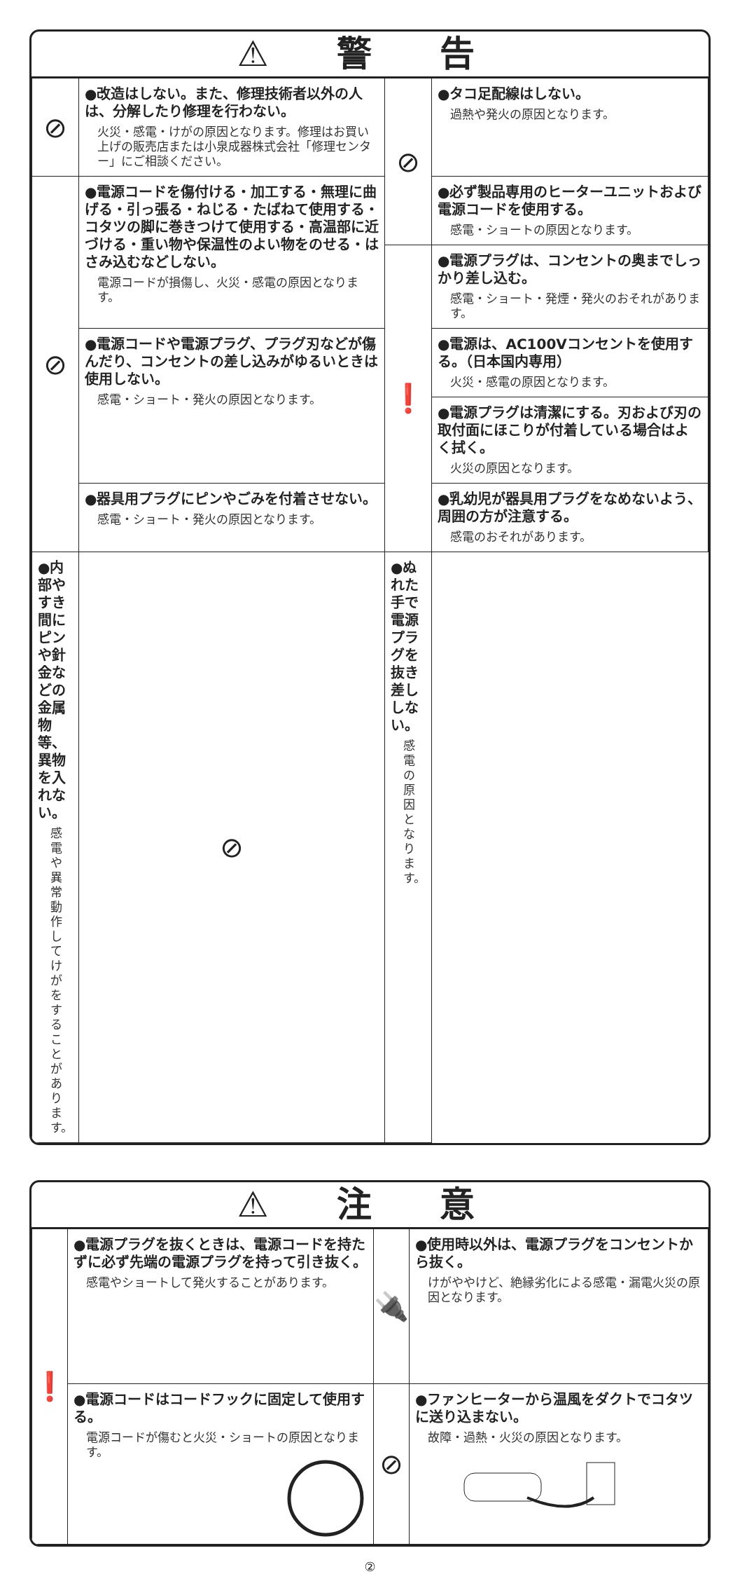⚠ 警 告
| ⊘ | ●改造はしない。また、修理技術者以外の人は、分解したり修理を行わない。 火災・感電・けがの原因となります。修理はお買い上げの販売店または小泉成器株式会社「修理センター」にご相談ください。 | ⊘ | ●タコ足配線はしない。 過熱や発火の原因となります。 |
| ⊘ | ●電源コードを傷付ける・加工する・無理に曲げる・引っ張る・ねじる・たばねて使用する・コタツの脚に巻きつけて使用する・高温部に近づける・重い物や保温性のよい物をのせる・はさみ込むなどしない。 電源コードが損傷し、火災・感電の原因となります。 | | ●必ず製品専用のヒーターユニットおよび電源コードを使用する。 感電・ショートの原因となります。 |
| | | ❗ | ●電源プラグは、コンセントの奥までしっかり差し込む。 感電・ショート・発煙・発火のおそれがあります。 |
| | ●電源コードや電源プラグ、プラグ刃などが傷んだり、コンセントの差し込みがゆるいときは使用しない。 感電・ショート・発火の原因となります。 | | ●電源は、AC100Vコンセントを使用する。（日本国内専用） 火災・感電の原因となります。 |
| | | | ●電源プラグは清潔にする。刃および刃の取付面にほこりが付着している場合はよく拭く。 火災の原因となります。 |
| | ●器具用プラグにピンやごみを付着させない。 感電・ショート・発火の原因となります。 | | ●乳幼児が器具用プラグをなめないよう、周囲の方が注意する。 感電のおそれがあります。 |
| ●内部やすき間にピンや針金などの金属物等、異物を入れない。 感電や異常動作してけがをすることがあります。 | ⊘ | ●ぬれた手で電源プラグを抜き差ししない。 感電の原因となります。 | |
⚠ 注 意
| ❗ | ●電源プラグを抜くときは、電源コードを持たずに必ず先端の電源プラグを持って引き抜く。 感電やショートして発火することがあります。 | 🔌 | ●使用時以外は、電源プラグをコンセントから抜く。 けがややけど、絶縁劣化による感電・漏電火災の原因となります。 |
| | ●電源コードはコードフックに固定して使用する。 電源コードが傷むと火災・ショートの原因となります。 | ⊘ | ●ファンヒーターから温風をダクトでコタツに送り込まない。 故障・過熱・火災の原因となります。 |
②